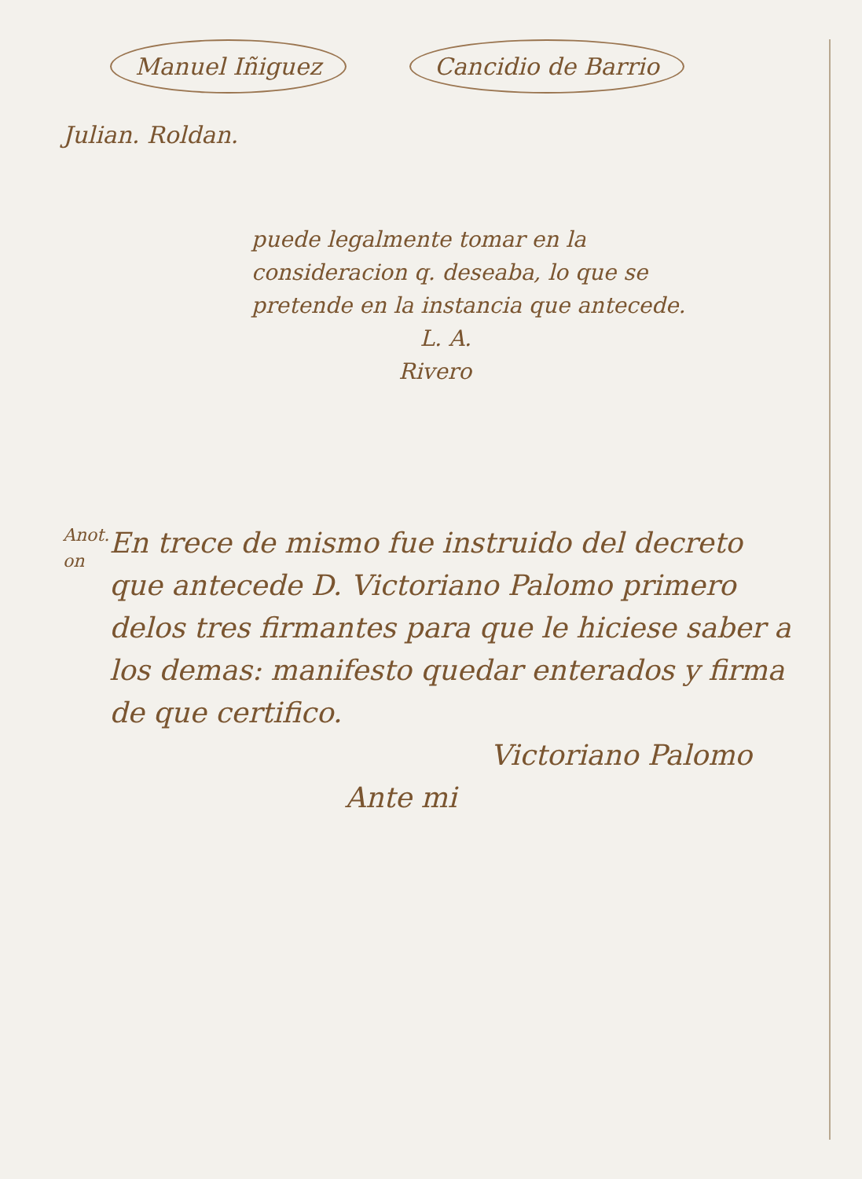Manuel Iñiguez Cancidio de Barrio
Julian. Roldan.
puede legalmente tomar en la considera­cion q. deseaba, lo que se pretende en la instancia que antecede.
L. A.
Rivero
Anot. on
En trece de mismo fue instruido del decreto que antecede D. Victoriano Palomo primero delos tres firmantes para que le hiciese saber a los demas: mani­festo quedar enterados y firma de que certifico.
Victoriano Palomo
Ante mi